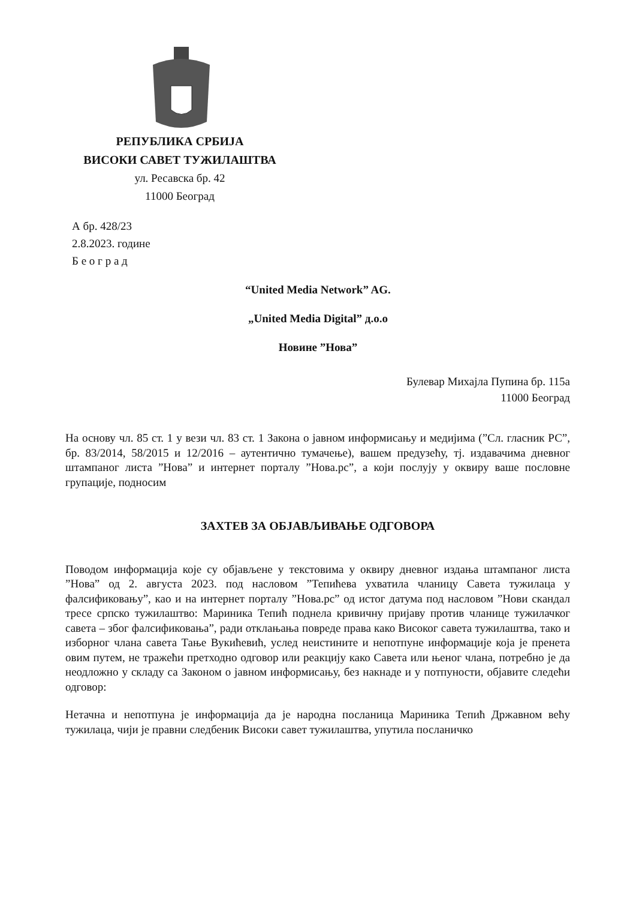РЕПУБЛИКА СРБИЈА
ВИСОКИ САВЕТ ТУЖИЛАШТВА
ул. Ресавска бр. 42
11000 Београд
А бр. 428/23
2.8.2023. године
Б е о г р а д
“United Media Network” AG.
„United Media Digital” д.о.о
Новине ”Нова”
Булевар Михајла Пупина бр. 115а
11000 Београд
На основу чл. 85 ст. 1 у вези чл. 83 ст. 1 Закона о јавном информисању и медијима (”Сл. гласник РС”, бр. 83/2014, 58/2015 и 12/2016 – аутентично тумачење), вашем предузећу, тј. издавачима дневног штампаног листа ”Нова” и интернет порталу ”Нова.рс”, а који послују у оквиру ваше пословне групације, подносим
ЗАХТЕВ ЗА ОБЈАВЉИВАЊЕ ОДГОВОРА
Поводом информација које су објављене у текстовима у оквиру дневног издања штампаног листа ”Нова” од 2. августа 2023. под насловом ”Тепићева ухватила чланицу Савета тужилаца у фалсификовању”, као и на интернет порталу ”Нова.рс” од истог датума под насловом ”Нови скандал тресе српско тужилаштво: Мариника Тепић поднела кривичну пријаву против чланице тужилачког савета – због фалсификовања”, ради отклањања повреде права како Високог савета тужилаштва, тако и изборног члана савета Тање Вукићевић, услед неистините и непотпуне информације која је пренета овим путем, не тражећи претходно одговор или реакцију како Савета или њеног члана, потребно је да неодложно у складу са Законом о јавном информисању, без накнаде и у потпуности, објавите следећи одговор:
Нетачна и непотпуна је информација да је народна посланица Мариника Тепић Државном већу тужилаца, чији је правни следбеник Високи савет тужилаштва, упутила посланичко